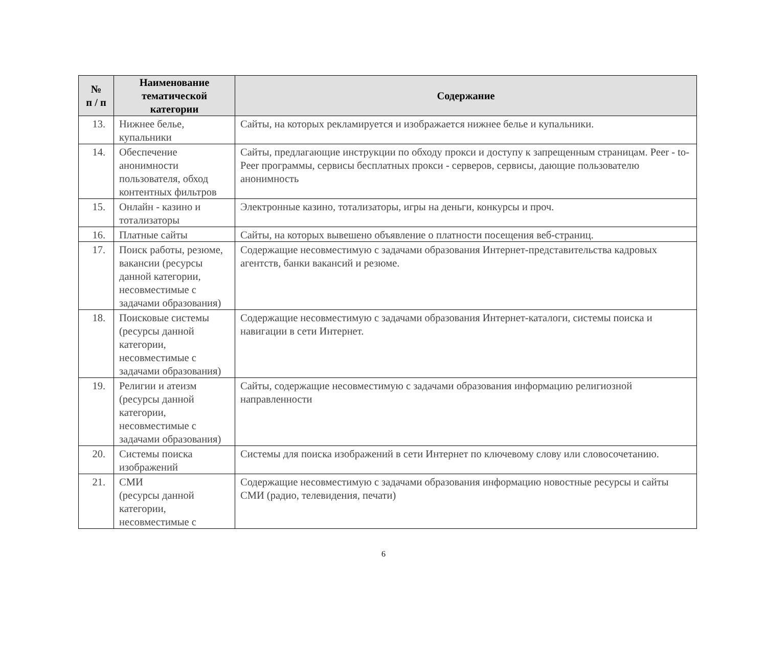| № п / п | Наименование тематической категории | Содержание |
| --- | --- | --- |
| 13. | Нижнее белье, купальники | Сайты, на которых рекламируется и изображается нижнее белье и купальники. |
| 14. | Обеспечение анонимности пользователя, обход контентных фильтров | Сайты, предлагающие инструкции по обходу прокси и доступу к запрещенным страницам. Peer - to- Peer программы, сервисы бесплатных прокси - серверов, сервисы, дающие пользователю анонимность |
| 15. | Онлайн - казино и тотализаторы | Электронные казино, тотализаторы, игры на деньги, конкурсы и проч. |
| 16. | Платные сайты | Сайты, на которых вывешено объявление о платности посещения веб-страниц. |
| 17. | Поиск работы, резюме, вакансии (ресурсы данной категории, несовместимые с задачами образования) | Содержащие несовместимую с задачами образования Интернет-представительства кадровых агентств, банки вакансий и резюме. |
| 18. | Поисковые системы (ресурсы данной категории, несовместимые с задачами образования) | Содержащие несовместимую с задачами образования Интернет-каталоги, системы поиска и навигации в сети Интернет. |
| 19. | Религии и атеизм (ресурсы данной категории, несовместимые с задачами образования) | Сайты, содержащие несовместимую с задачами образования информацию религиозной направленности |
| 20. | Системы поиска изображений | Системы для поиска изображений в сети Интернет по ключевому слову или словосочетанию. |
| 21. | СМИ (ресурсы данной категории, несовместимые с | Содержащие несовместимую с задачами образования информацию новостные ресурсы и сайты СМИ (радио, телевидения, печати) |
6